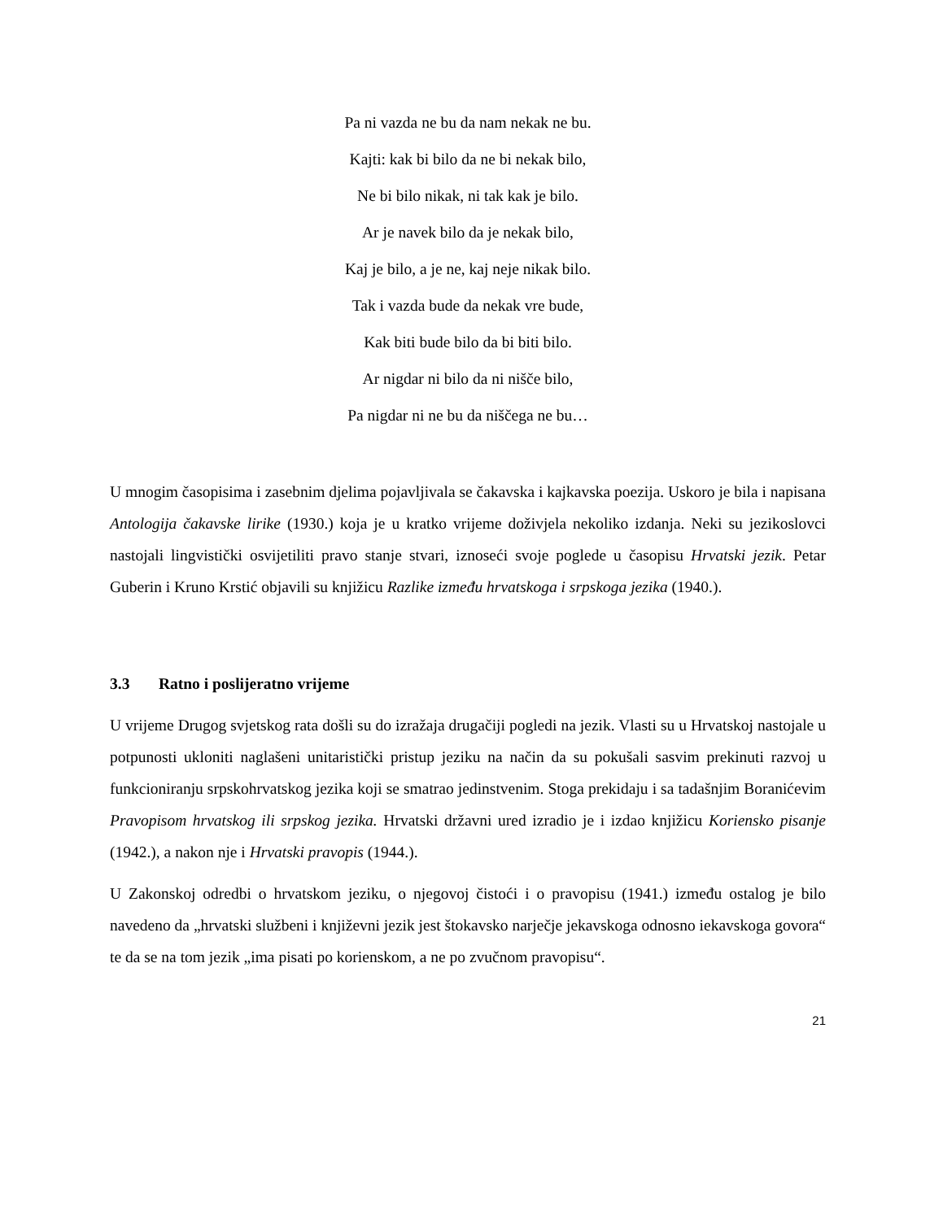Pa ni vazda ne bu da nam nekak ne bu.
Kajti: kak bi bilo da ne bi nekak bilo,
Ne bi bilo nikak, ni tak kak je bilo.
Ar je navek bilo da je nekak bilo,
Kaj je bilo, a je ne, kaj neje nikak bilo.
Tak i vazda bude da nekak vre bude,
Kak biti bude bilo da bi biti bilo.
Ar nigdar ni bilo da ni nišče bilo,
Pa nigdar ni ne bu da niščega ne bu…
U mnogim časopisima i zasebnim djelima pojavljivala se čakavska i kajkavska poezija. Uskoro je bila i napisana Antologija čakavske lirike (1930.) koja je u kratko vrijeme doživjela nekoliko izdanja. Neki su jezikoslovci nastojali lingvistički osvijetiliti pravo stanje stvari, iznoseći svoje poglede u časopisu Hrvatski jezik. Petar Guberin i Kruno Krstić objavili su knjižicu Razlike između hrvatskoga i srpskoga jezika (1940.).
3.3 Ratno i poslijeratno vrijeme
U vrijeme Drugog svjetskog rata došli su do izražaja drugačiji pogledi na jezik. Vlasti su u Hrvatskoj nastojale u potpunosti ukloniti naglašeni unitaristički pristup jeziku na način da su pokušali sasvim prekinuti razvoj u funkcioniranju srpskohrvatskog jezika koji se smatrao jedinstvenim. Stoga prekidaju i sa tadašnjim Boranićevim Pravopisom hrvatskog ili srpskog jezika. Hrvatski državni ured izradio je i izdao knjižicu Koriensko pisanje (1942.), a nakon nje i Hrvatski pravopis (1944.).
U Zakonskoj odredbi o hrvatskom jeziku, o njegovoj čistoći i o pravopisu (1941.) između ostalog je bilo navedeno da „hrvatski službeni i književni jezik jest štokavsko narječje jekavskoga odnosno iekavskoga govora“ te da se na tom jezik „ima pisati po korienskom, a ne po zvučnom pravopisu“.
21